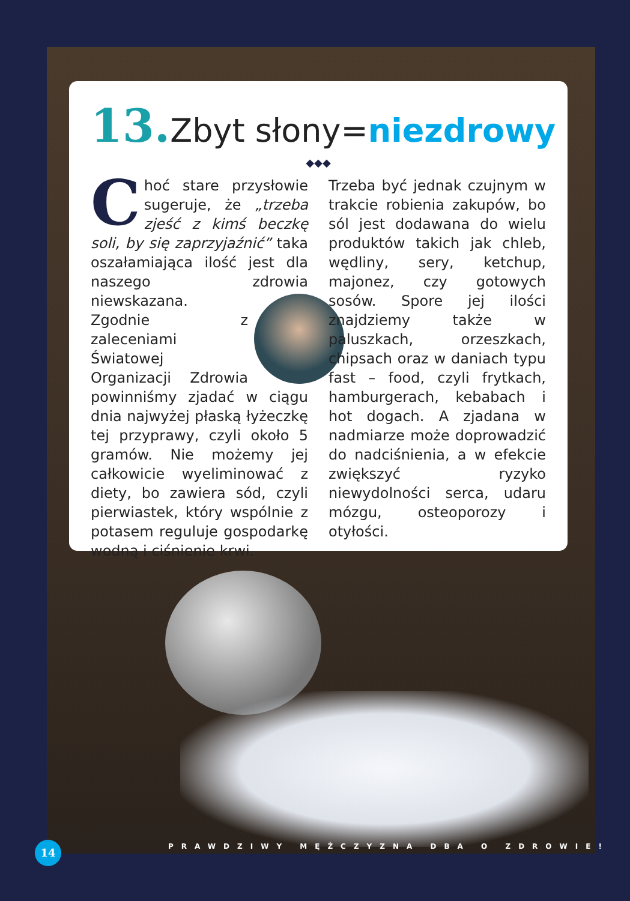13. Zbyt słony=niezdrowy
◆◆◆
Choć stare przysłowie sugeruje, że „trzeba zjeść z kimś beczkę soli, by się zaprzyjaźnić” taka oszałamiająca ilość jest dla naszego zdrowia niewskazana. Zgodnie z zaleceniami Światowej Organizacji Zdrowia powinniśmy zjadać w ciągu dnia najwyżej płaską łyżeczkę tej przyprawy, czyli około 5 gramów. Nie możemy jej całkowicie wyeliminować z diety, bo zawiera sód, czyli pierwiastek, który wspólnie z potasem reguluje gospodarkę wodną i ciśnienie krwi.
Trzeba być jednak czujnym w trakcie robienia zakupów, bo sól jest dodawana do wielu produktów takich jak chleb, wędliny, sery, ketchup, majonez, czy gotowych sosów. Spore jej ilości znajdziemy także w paluszkach, orzeszkach, chipsach oraz w daniach typu fast – food, czyli frytkach, hamburgerach, kebabach i hot dogach. A zjadana w nadmiarze może doprowadzić do nadciśnienia, a w efekcie zwiększyć ryzyko niewydolności serca, udaru mózgu, osteoporozy i otyłości.
14
PRAWDZIWY MĘŻCZYZNA DBA O ZDROWIE!